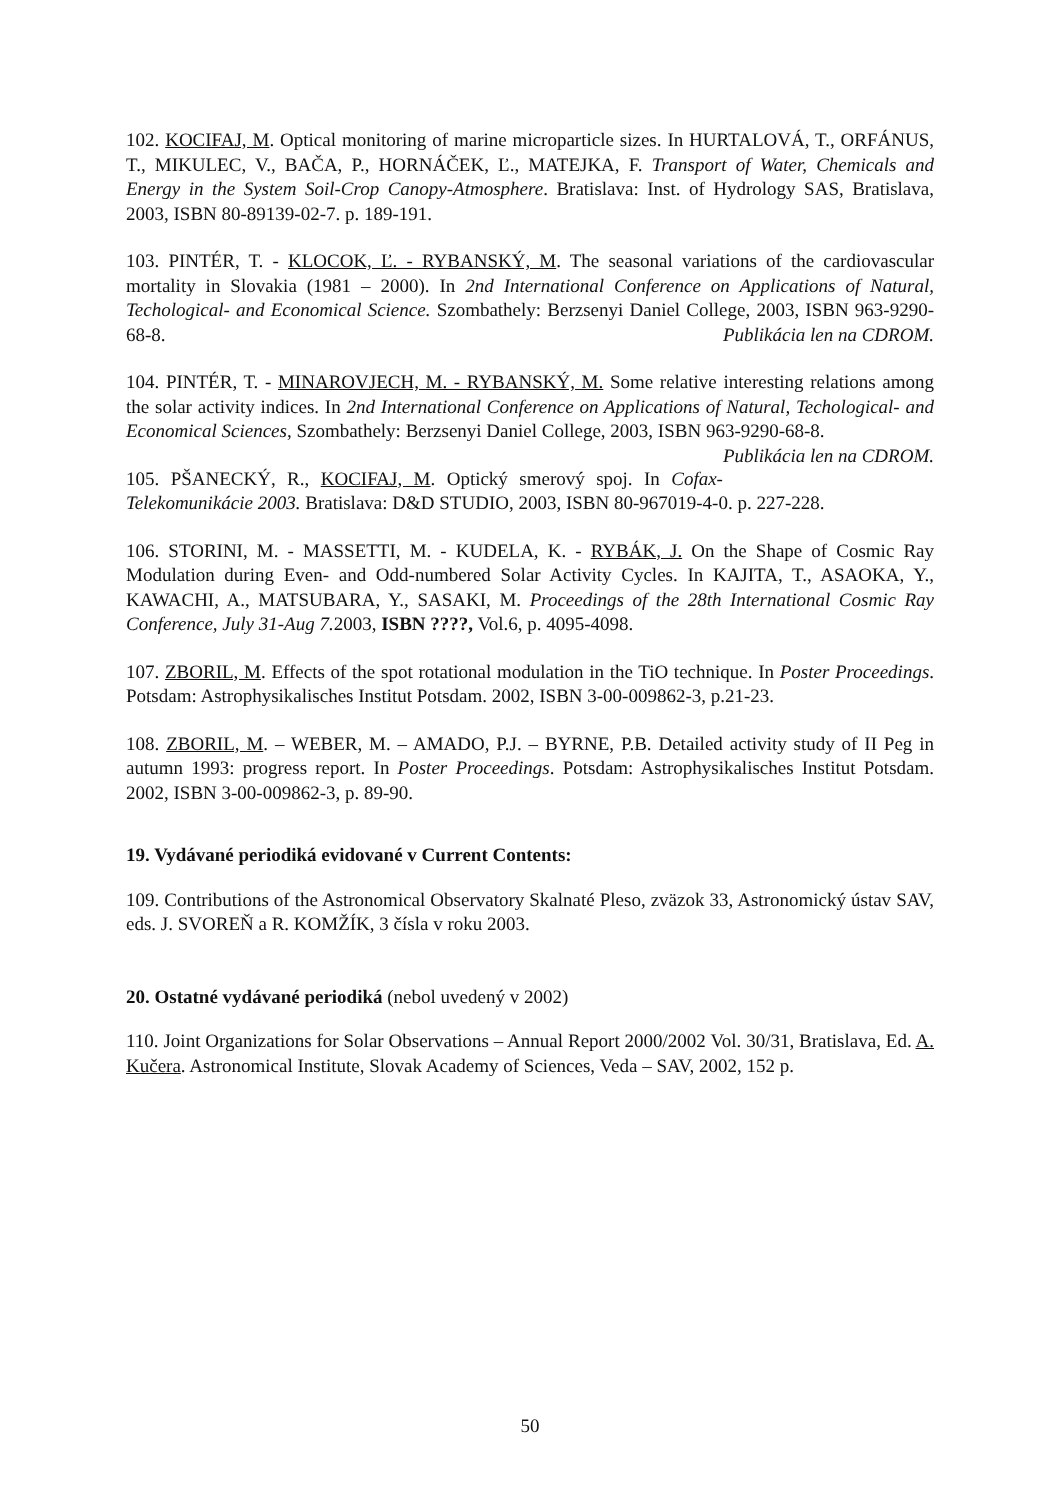102. KOCIFAJ, M. Optical monitoring of marine microparticle sizes. In HURTALOVÁ, T., ORFÁNUS, T., MIKULEC, V., BAČA, P., HORNÁČEK, Ľ., MATEJKA, F. Transport of Water, Chemicals and Energy in the System Soil-Crop Canopy-Atmosphere. Bratislava: Inst. of Hydrology SAS, Bratislava, 2003, ISBN 80-89139-02-7. p. 189-191.
103. PINTÉR, T. - KLOCOK, Ľ. - RYBANSKÝ, M. The seasonal variations of the cardiovascular mortality in Slovakia (1981 – 2000). In 2nd International Conference on Applications of Natural, Techological- and Economical Science. Szombathely: Berzsenyi Daniel College, 2003, ISBN 963-9290-68-8. Publikácia len na CDROM.
104. PINTÉR, T. - MINAROVJECH, M. - RYBANSKÝ, M. Some relative interesting relations among the solar activity indices. In 2nd International Conference on Applications of Natural, Techological- and Economical Sciences, Szombathely: Berzsenyi Daniel College, 2003, ISBN 963-9290-68-8. Publikácia len na CDROM.
105. PŠANECKÝ, R., KOCIFAJ, M. Optický smerový spoj. In Cofax-Telekomunikácie 2003. Bratislava: D&D STUDIO, 2003, ISBN 80-967019-4-0. p. 227-228.
106. STORINI, M. - MASSETTI, M. - KUDELA, K. - RYBÁK, J. On the Shape of Cosmic Ray Modulation during Even- and Odd-numbered Solar Activity Cycles. In KAJITA, T., ASAOKA, Y., KAWACHI, A., MATSUBARA, Y., SASAKI, M. Proceedings of the 28th International Cosmic Ray Conference, July 31-Aug 7. 2003, ISBN ????, Vol.6, p. 4095-4098.
107. ZBORIL, M. Effects of the spot rotational modulation in the TiO technique. In Poster Proceedings. Potsdam: Astrophysikalisches Institut Potsdam. 2002, ISBN 3-00-009862-3, p.21-23.
108. ZBORIL, M. – WEBER, M. – AMADO, P.J. – BYRNE, P.B. Detailed activity study of II Peg in autumn 1993: progress report. In Poster Proceedings. Potsdam: Astrophysikalisches Institut Potsdam. 2002, ISBN 3-00-009862-3, p. 89-90.
19. Vydávané periodiká evidované v Current Contents:
109. Contributions of the Astronomical Observatory Skalnaté Pleso, zväzok 33, Astronomický ústav SAV, eds. J. SVOREŇ a R. KOMŽÍK, 3 čísla v roku 2003.
20. Ostatné vydávané periodiká (nebol uvedený v 2002)
110. Joint Organizations for Solar Observations – Annual Report 2000/2002 Vol. 30/31, Bratislava, Ed. A. Kučera. Astronomical Institute, Slovak Academy of Sciences, Veda – SAV, 2002, 152 p.
50